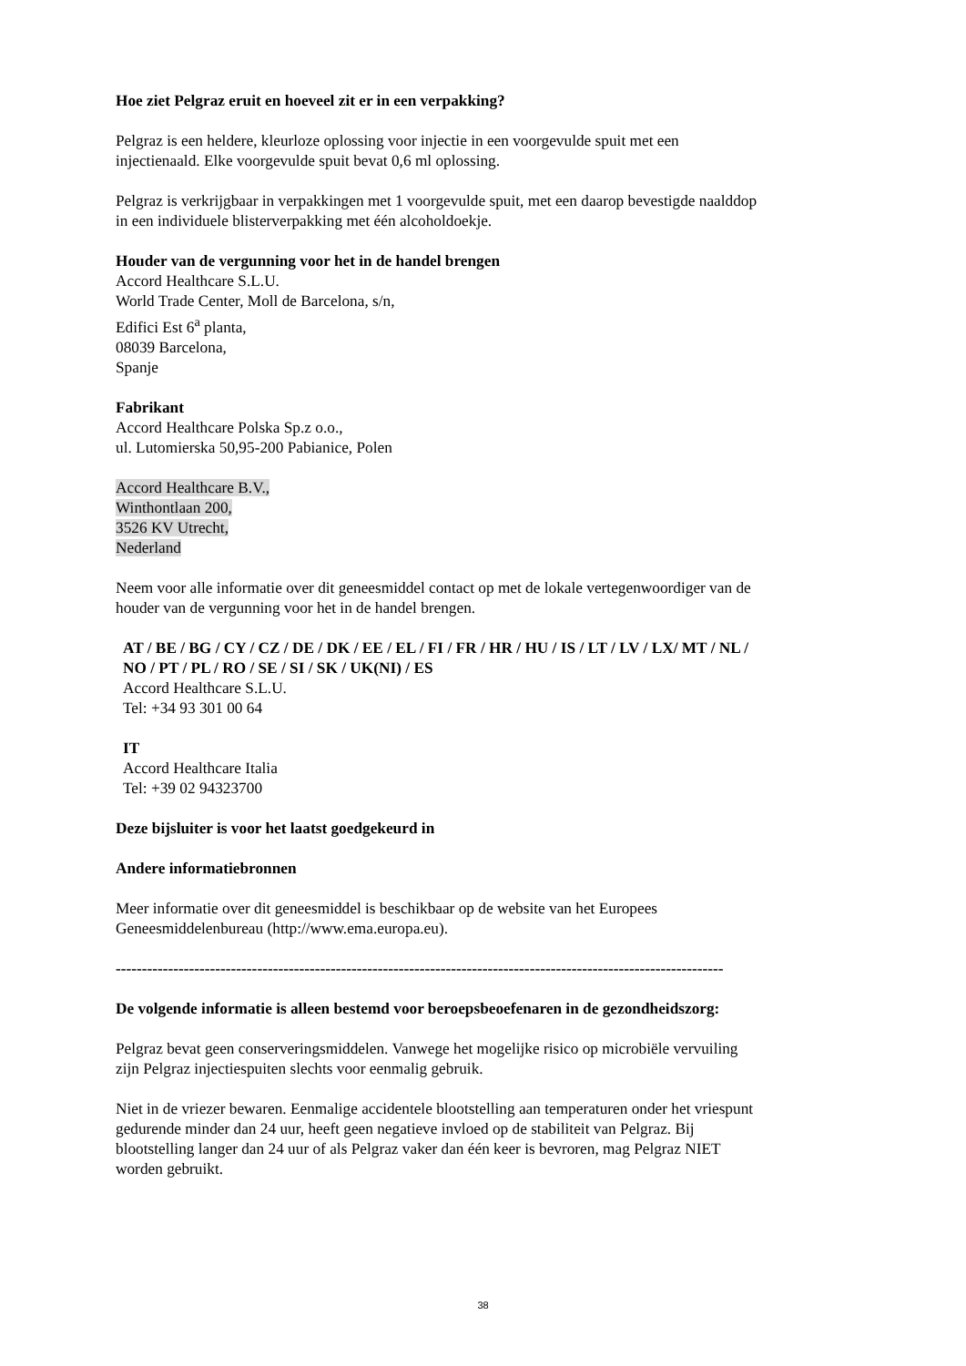Hoe ziet Pelgraz eruit en hoeveel zit er in een verpakking?
Pelgraz is een heldere, kleurloze oplossing voor injectie in een voorgevulde spuit met een
injectienaald. Elke voorgevulde spuit bevat 0,6 ml oplossing.
Pelgraz is verkrijgbaar in verpakkingen met 1 voorgevulde spuit, met een daarop bevestigde naalddop
in een individuele blisterverpakking met één alcoholdoekje.
Houder van de vergunning voor het in de handel brengen
Accord Healthcare S.L.U.
World Trade Center, Moll de Barcelona, s/n,
Edifici Est 6<sup>a</sup> planta,
08039 Barcelona,
Spanje
Fabrikant
Accord Healthcare Polska Sp.z o.o.,
ul. Lutomierska 50,95-200 Pabianice, Polen
Accord Healthcare B.V.,
Winthontlaan 200,
3526 KV Utrecht,
Nederland
Neem voor alle informatie over dit geneesmiddel contact op met de lokale vertegenwoordiger van de
houder van de vergunning voor het in de handel brengen.
AT / BE / BG / CY / CZ / DE / DK / EE / EL / FI / FR / HR / HU / IS / LT / LV / LX/ MT / NL /
NO / PT / PL / RO / SE / SI / SK / UK(NI) / ES
Accord Healthcare S.L.U.
Tel: +34 93 301 00 64
IT
Accord Healthcare Italia
Tel: +39 02 94323700
Deze bijsluiter is voor het laatst goedgekeurd in
Andere informatiebronnen
Meer informatie over dit geneesmiddel is beschikbaar op de website van het Europees
Geneesmiddelenbureau (http://www.ema.europa.eu).
--------------------------------------------------------------------------------------------------------------------
De volgende informatie is alleen bestemd voor beroepsbeoefenaren in de gezondheidszorg:
Pelgraz bevat geen conserveringsmiddelen. Vanwege het mogelijke risico op microbiële vervuiling
zijn Pelgraz injectiespuiten slechts voor eenmalig gebruik.
Niet in de vriezer bewaren. Eenmalige accidentele blootstelling aan temperaturen onder het vriespunt
gedurende minder dan 24 uur, heeft geen negatieve invloed op de stabiliteit van Pelgraz. Bij
blootstelling langer dan 24 uur of als Pelgraz vaker dan één keer is bevroren, mag Pelgraz NIET
worden gebruikt.
38